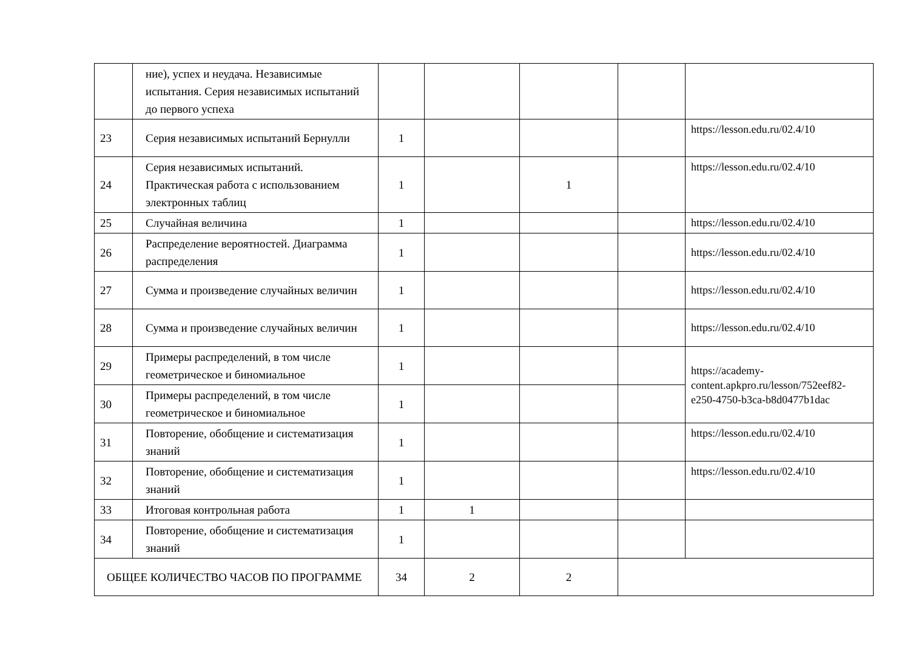| | ние), успех и неудача. Независимые испытания. Серия независимых испытаний до первого успеха | | | | | |
| 23 | Серия независимых испытаний Бернулли | 1 | | | | https://lesson.edu.ru/02.4/10 |
| 24 | Серия независимых испытаний. Практическая работа с использованием электронных таблиц | 1 | | 1 | | https://lesson.edu.ru/02.4/10 |
| 25 | Случайная величина | 1 | | | | https://lesson.edu.ru/02.4/10 |
| 26 | Распределение вероятностей. Диаграмма распределения | 1 | | | | https://lesson.edu.ru/02.4/10 |
| 27 | Сумма и произведение случайных величин | 1 | | | | https://lesson.edu.ru/02.4/10 |
| 28 | Сумма и произведение случайных величин | 1 | | | | https://lesson.edu.ru/02.4/10 |
| 29 | Примеры распределений, в том числе геометрическое и биномиальное | 1 | | | | https://academy-content.apkpro.ru/lesson/752eef82-e250-4750-b3ca-b8d0477b1dac |
| 30 | Примеры распределений, в том числе геометрическое и биномиальное | 1 | | | | |
| 31 | Повторение, обобщение и систематизация знаний | 1 | | | | https://lesson.edu.ru/02.4/10 |
| 32 | Повторение, обобщение и систематизация знаний | 1 | | | | https://lesson.edu.ru/02.4/10 |
| 33 | Итоговая контрольная работа | 1 | 1 | | | |
| 34 | Повторение, обобщение и систематизация знаний | 1 | | | | |
| ОБЩЕЕ КОЛИЧЕСТВО ЧАСОВ ПО ПРОГРАММЕ | | 34 | 2 | 2 | | |